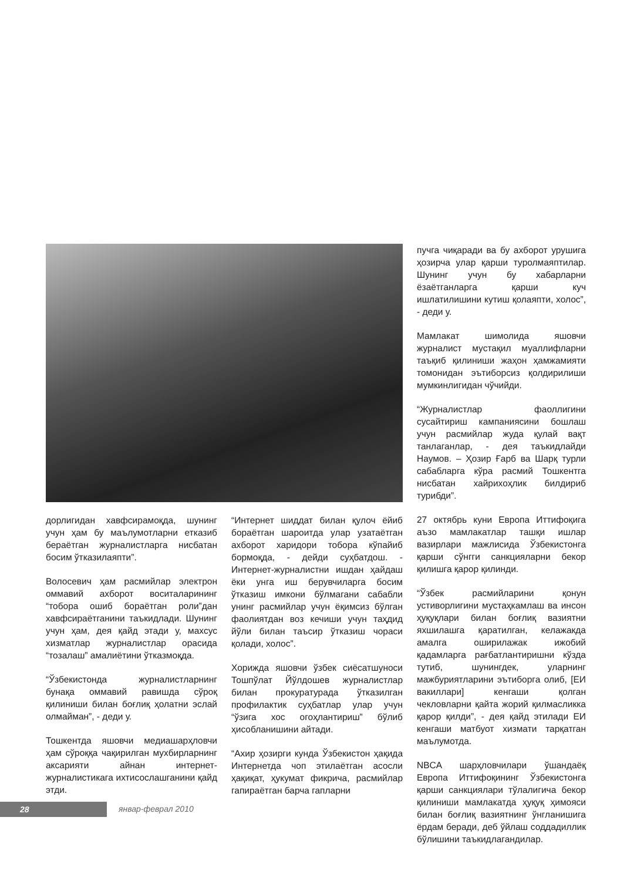дорлигидан хавфсирамоқда, шунинг учун ҳам бу маълумотларни етказиб бераётган журналистларга нисбатан босим ўтказилаяпти”.
Волосевич ҳам расмийлар электрон оммавий ахборот воситаларининг “тобора ошиб бораётган роли”дан хавфсираётганини таъкидлади. Шунинг учун ҳам, дея қайд этади у, махсус хизматлар журналистлар орасида “тозалаш” амалиётини ўтказмоқда.
“Ўзбекистонда журналистларнинг бунақа оммавий равишда сўроқ қилиниши билан боғлиқ ҳолатни эслай олмайман”, - деди у.
Тошкентда яшовчи медиашарҳловчи ҳам сўроққа чақирилган мухбирларнинг аксарияти айнан интернет-журналистикага ихтисослашганини қайд этди.
“Интернет шиддат билан қулоч ёйиб бораётган шароитда улар узатаётган ахборот харидори тобора кўпайиб бормоқда, - дейди суҳбатдош. - Интернет-журналистни ишдан ҳайдаш ёки унга иш берувчиларга босим ўтказиш имкони бўлмагани сабабли унинг расмийлар учун ёқимсиз бўлган фаолиятдан воз кечиши учун таҳдид йўли билан таъсир ўтказиш чораси қолади, холос”.
Хорижда яшовчи ўзбек сиёсатшуноси Тошпўлат Йўлдошев журналистлар билан прокуратурада ўтказилган профилактик суҳбатлар улар учун “ўзига хос огоҳлантириш” бўлиб ҳисобланишини айтади.
“Ахир ҳозирги кунда Ўзбекистон ҳақида Интернетда чоп этилаётган асосли ҳақиқат, ҳукумат фикрича, расмийлар гапираётган барча гапларни
пучга чиқаради ва бу ахборот урушига ҳозирча улар қарши туролмаяптилар. Шунинг учун бу хабарларни ёзаётганларга қарши куч ишлатилишини кутиш қолаяпти, холос”, - деди у.
Мамлакат шимолида яшовчи журналист мустақил муаллифларни таъқиб қилиниши жаҳон ҳамжамияти томонидан эътиборсиз қолдирилиши мумкинлигидан чўчийди.
“Журналистлар фаоллигини сусайтириш кампаниясини бошлаш учун расмийлар жуда қулай вақт танлаганлар, - дея таъкидлайди Наумов. – Ҳозир Ғарб ва Шарқ турли сабабларга кўра расмий Тошкентга нисбатан хайрихоҳлик билдириб турибди”.
27 октябрь куни Европа Иттифоқига аъзо мамлакатлар ташқи ишлар вазирлари мажлисида Ўзбекистонга қарши сўнгги санкцияларни бекор қилишга қарор қилинди.
“Ўзбек расмийларини қонун устиворлигини мустаҳкамлаш ва инсон ҳуқуқлари билан боғлиқ вазиятни яхшилашга қаратилган, келажакда амалга оширилажак ижобий қадамларга рағбатлантиришни кўзда тутиб, шунингдек, уларнинг мажбуриятларини эътиборга олиб, [ЕИ вакиллари] кенгаши қолган чекловларни қайта жорий қилмасликка қарор қилди”, - дея қайд этилади ЕИ кенгаши матбуот хизмати тарқатган маълумотда.
NBCA шарҳловчилари ўшандаёқ Европа Иттифоқининг Ўзбекистонга қарши санкциялари тўлалигича бекор қилиниши мамлакатда ҳуқуқ ҳимояси билан боғлиқ вазиятнинг ўнгланишига ёрдам беради, деб ўйлаш соддадиллик бўлишини таъкидлагандилар.
28 январ-феврал 2010